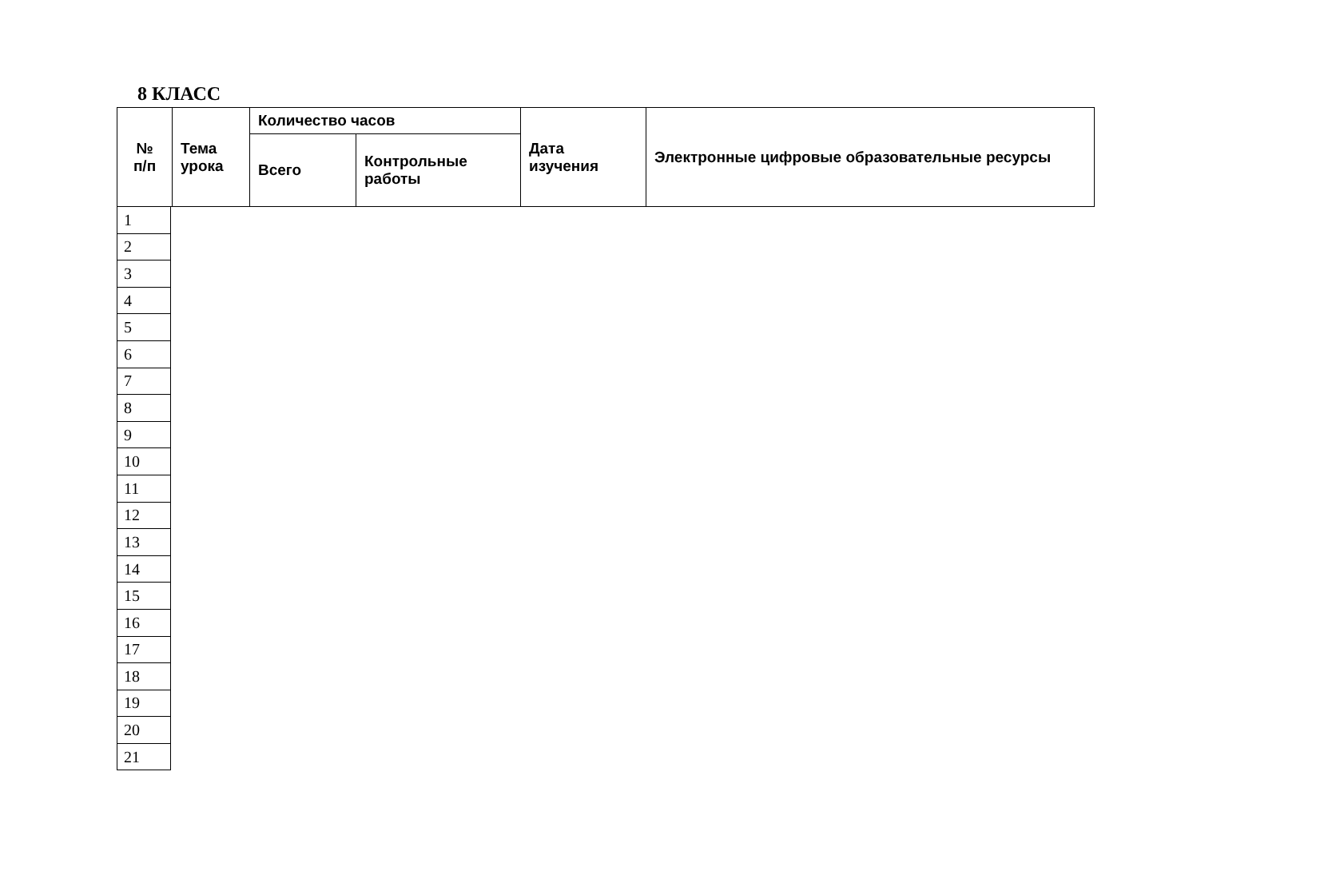8 КЛАСС
| № п/п | Тема урока | Количество часов | | Дата изучения | Электронные цифровые образовательные ресурсы |
| | | Всего | Контрольные работы | | |
| 1 |
| 2 |
| 3 |
| 4 |
| 5 |
| 6 |
| 7 |
| 8 |
| 9 |
| 10 |
| 11 |
| 12 |
| 13 |
| 14 |
| 15 |
| 16 |
| 17 |
| 18 |
| 19 |
| 20 |
| 21 |